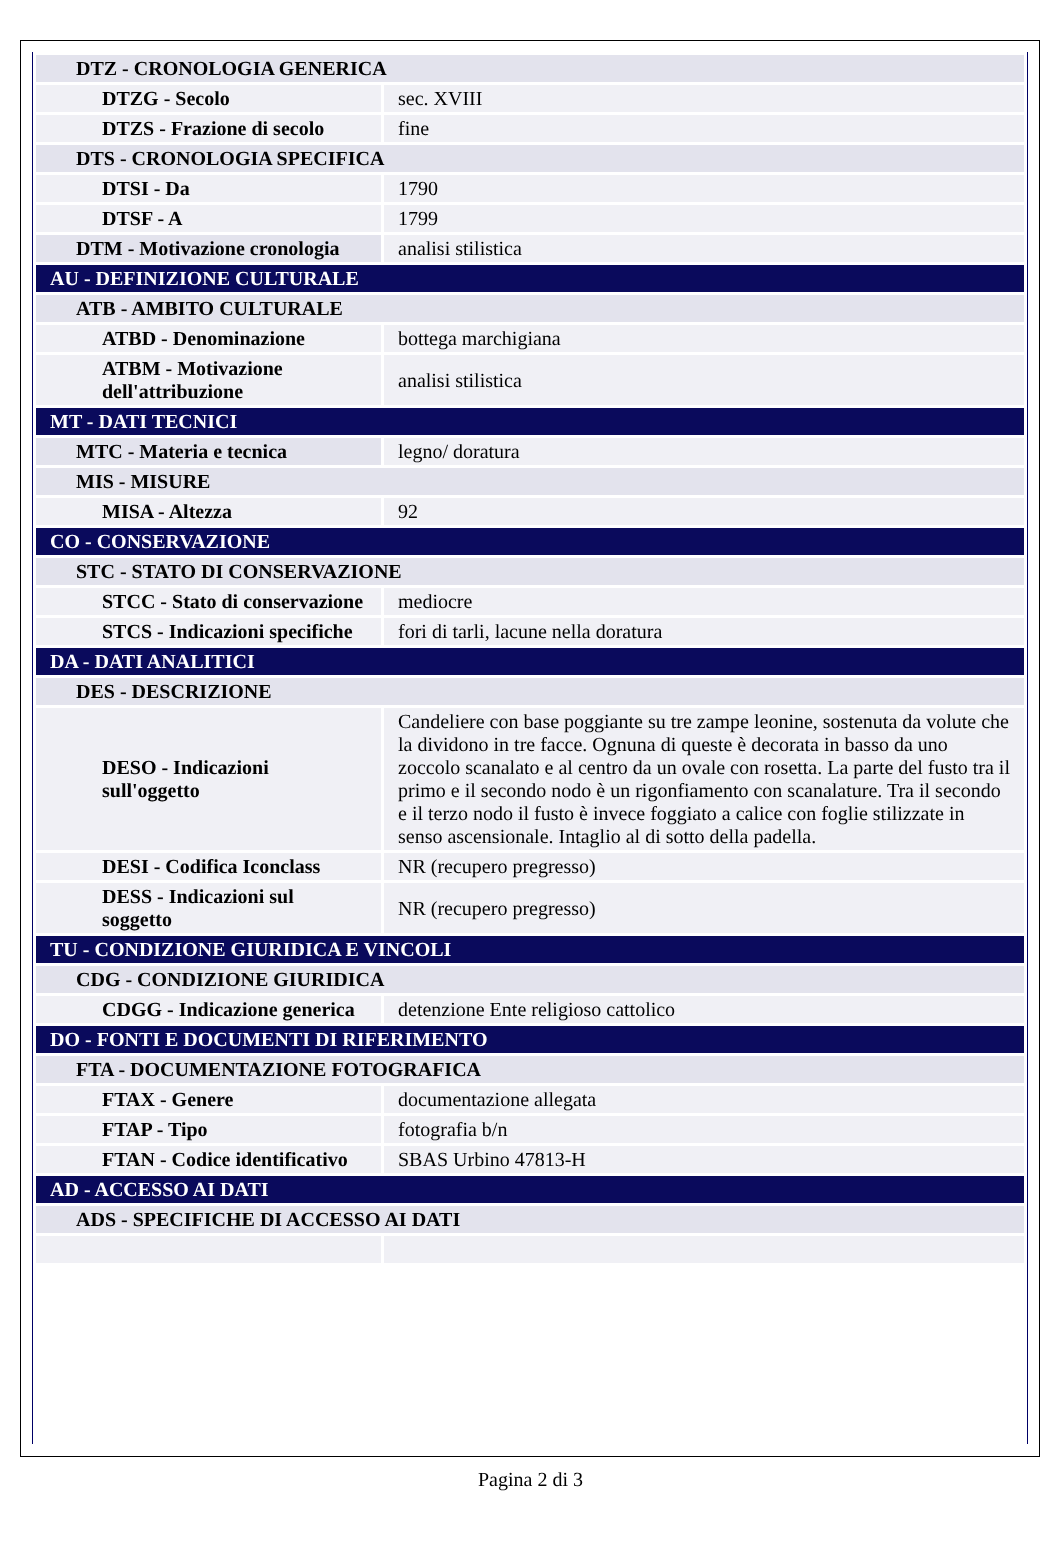| DTZ - CRONOLOGIA GENERICA | |
| DTZG - Secolo | sec. XVIII |
| DTZS - Frazione di secolo | fine |
| DTS - CRONOLOGIA SPECIFICA | |
| DTSI - Da | 1790 |
| DTSF - A | 1799 |
| DTM - Motivazione cronologia | analisi stilistica |
| AU - DEFINIZIONE CULTURALE | |
| ATB - AMBITO CULTURALE | |
| ATBD - Denominazione | bottega marchigiana |
| ATBM - Motivazione dell'attribuzione | analisi stilistica |
| MT - DATI TECNICI | |
| MTC - Materia e tecnica | legno/ doratura |
| MIS - MISURE | |
| MISA - Altezza | 92 |
| CO - CONSERVAZIONE | |
| STC - STATO DI CONSERVAZIONE | |
| STCC - Stato di conservazione | mediocre |
| STCS - Indicazioni specifiche | fori di tarli, lacune nella doratura |
| DA - DATI ANALITICI | |
| DES - DESCRIZIONE | |
| DESO - Indicazioni sull'oggetto | Candeliere con base poggiante su tre zampe leonine, sostenuta da volute che la dividono in tre facce. Ognuna di queste è decorata in basso da uno zoccolo scanalato e al centro da un ovale con rosetta. La parte del fusto tra il primo e il secondo nodo è un rigonfiamento con scanalature. Tra il secondo e il terzo nodo il fusto è invece foggiato a calice con foglie stilizzate in senso ascensionale. Intaglio al di sotto della padella. |
| DESI - Codifica Iconclass | NR (recupero pregresso) |
| DESS - Indicazioni sul soggetto | NR (recupero pregresso) |
| TU - CONDIZIONE GIURIDICA E VINCOLI | |
| CDG - CONDIZIONE GIURIDICA | |
| CDGG - Indicazione generica | detenzione Ente religioso cattolico |
| DO - FONTI E DOCUMENTI DI RIFERIMENTO | |
| FTA - DOCUMENTAZIONE FOTOGRAFICA | |
| FTAX - Genere | documentazione allegata |
| FTAP - Tipo | fotografia b/n |
| FTAN - Codice identificativo | SBAS Urbino 47813-H |
| AD - ACCESSO AI DATI | |
| ADS - SPECIFICHE DI ACCESSO AI DATI | |
Pagina 2 di 3